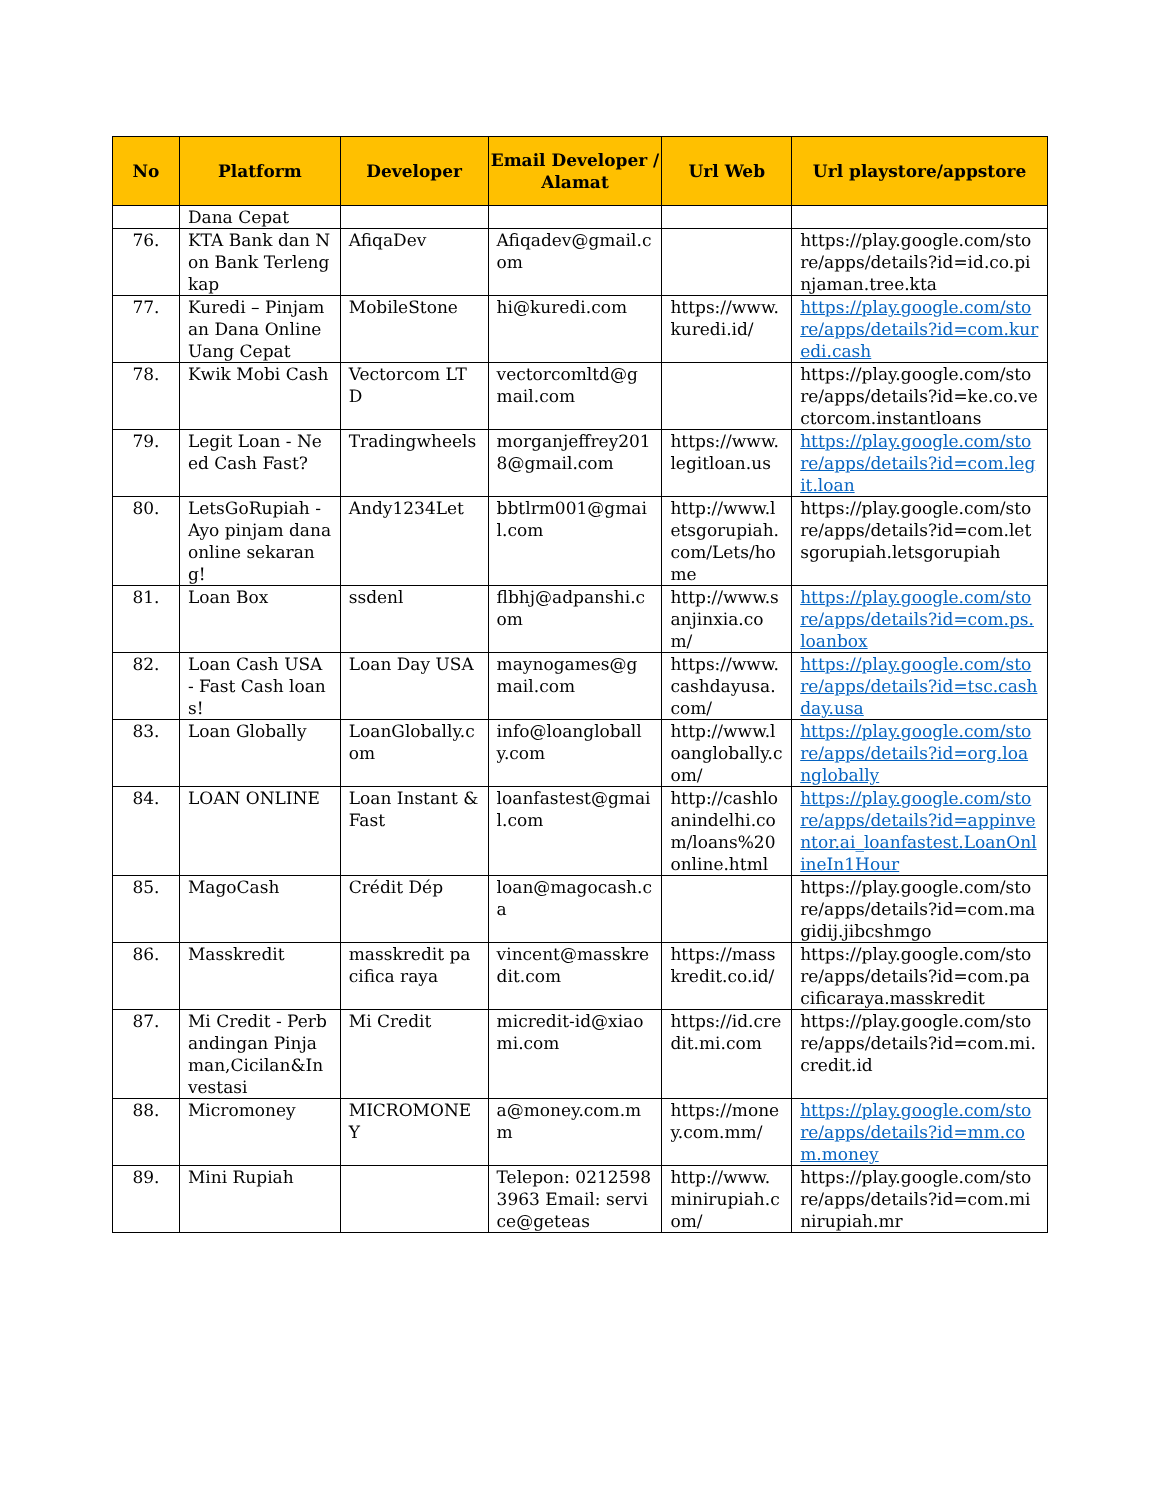| No | Platform | Developer | Email Developer / Alamat | Url Web | Url playstore/appstore |
| --- | --- | --- | --- | --- | --- |
| | Dana Cepat | | | | |
| 76. | KTA Bank dan Non Bank Terlengkap | AfiqaDev | Afiqadev@gmail.com | | https://play.google.com/store/apps/details?id=id.co.pinjaman.tree.kta |
| 77. | Kuredi – Pinjaman Dana Online Uang Cepat | MobileStone | hi@kuredi.com | https://www.kuredi.id/ | https://play.google.com/store/apps/details?id=com.kuredi.cash |
| 78. | Kwik Mobi Cash | Vectorcom LTD | vectorcomltd@gmail.com | | https://play.google.com/store/apps/details?id=ke.co.vectorcom.instantloans |
| 79. | Legit Loan - Need Cash Fast? | Tradingwheels | morganjeffrey2018@gmail.com | https://www.legitloan.us | https://play.google.com/store/apps/details?id=com.legit.loan |
| 80. | LetsGoRupiah - Ayo pinjam dana online sekarang! | Andy1234Let | bbtlrm001@gmail.com | http://www.letsgorupiah.com/Lets/home | https://play.google.com/store/apps/details?id=com.letsgorupiah.letsgorupiah |
| 81. | Loan Box | ssdenl | flbhj@adpanshi.com | http://www.sanjinxia.com/ | https://play.google.com/store/apps/details?id=com.ps.loanbox |
| 82. | Loan Cash USA - Fast Cash loans! | Loan Day USA | maynogames@gmail.com | https://www.cashdayusa.com/ | https://play.google.com/store/apps/details?id=tsc.cashday.usa |
| 83. | Loan Globally | LoanGlobally.com | info@loanglobally.com | http://www.loanglobally.com/ | https://play.google.com/store/apps/details?id=org.loanglobally |
| 84. | LOAN ONLINE | Loan Instant & Fast | loanfastest@gmail.com | http://cashloanindelhi.com/loans%20online.html | https://play.google.com/store/apps/details?id=appinventor.ai_loanfastest.LoanOnlineIn1Hour |
| 85. | MagoCash | Crédit Dép | loan@magocash.ca | | https://play.google.com/store/apps/details?id=com.magidij.jibcshmgo |
| 86. | Masskredit | masskredit pacifica raya | vincent@masskredit.com | https://masskredit.co.id/ | https://play.google.com/store/apps/details?id=com.pacificaraya.masskredit |
| 87. | Mi Credit - Perbandingan Pinjaman,Cicilan&Investasi | Mi Credit | micredit-id@xiaomi.com | https://id.credit.mi.com | https://play.google.com/store/apps/details?id=com.mi.credit.id |
| 88. | Micromoney | MICROMONEY | a@money.com.mm | https://money.com.mm/ | https://play.google.com/store/apps/details?id=mm.com.money |
| 89. | Mini Rupiah | | Telepon: 02125983963 Email: service@geteas | http://www.minirupiah.com/ | https://play.google.com/store/apps/details?id=com.minirupiah.mr |